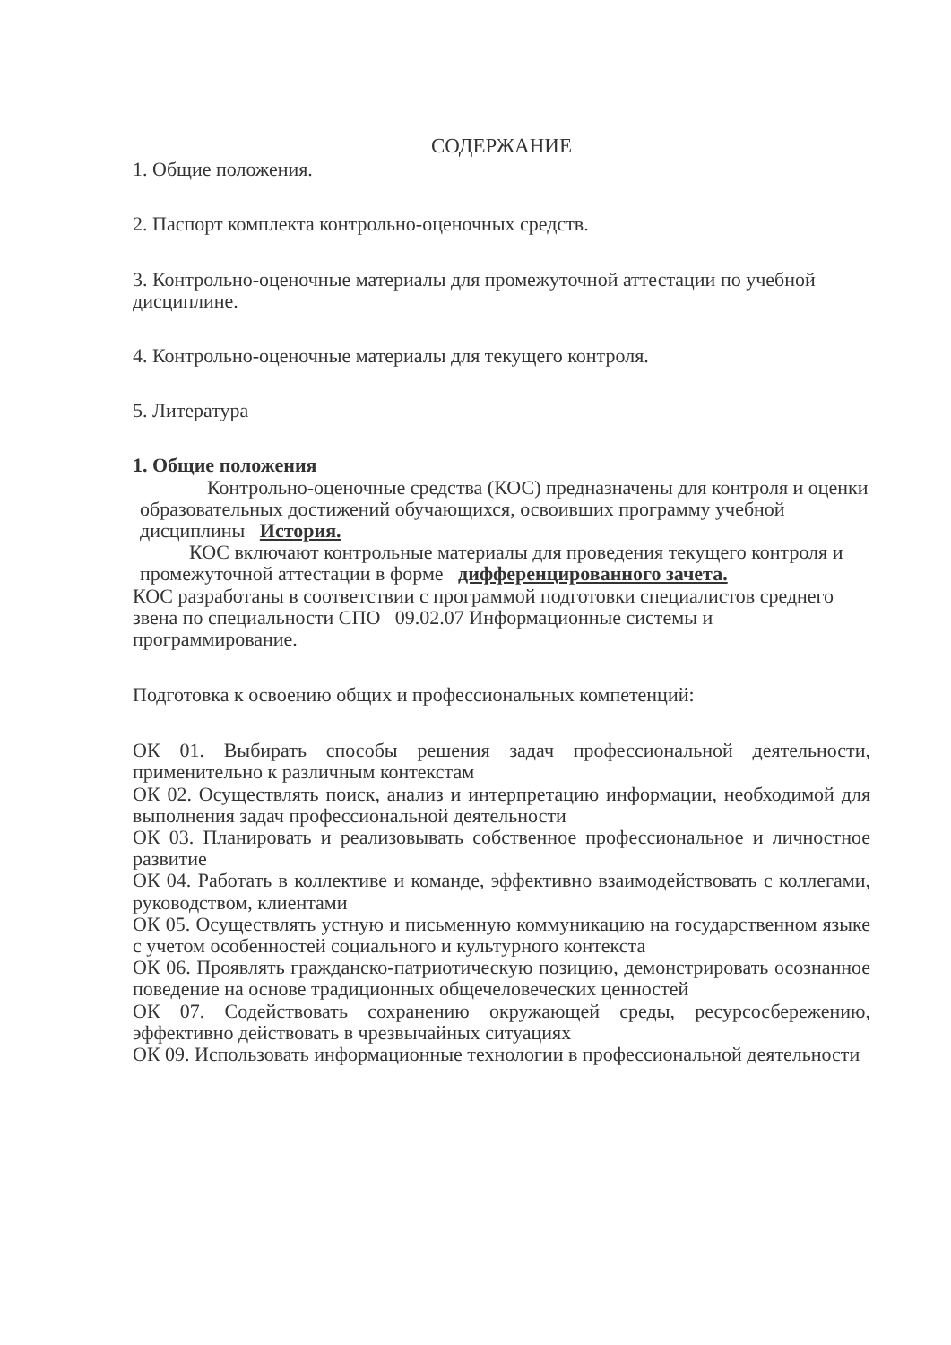СОДЕРЖАНИЕ
1. Общие положения.
2. Паспорт комплекта контрольно-оценочных средств.
3. Контрольно-оценочные материалы для промежуточной аттестации по учебной дисциплине.
4. Контрольно-оценочные материалы для текущего контроля.
5. Литература
1. Общие положения
Контрольно-оценочные средства (КОС) предназначены для контроля и оценки образовательных достижений обучающихся, освоивших программу учебной дисциплины История.
КОС включают контрольные материалы для проведения текущего контроля и промежуточной аттестации в форме дифференцированного зачета.
КОС разработаны в соответствии с программой подготовки специалистов среднего звена по специальности СПО 09.02.07 Информационные системы и программирование.
Подготовка к освоению общих и профессиональных компетенций:
ОК 01. Выбирать способы решения задач профессиональной деятельности, применительно к различным контекстам
ОК 02. Осуществлять поиск, анализ и интерпретацию информации, необходимой для выполнения задач профессиональной деятельности
ОК 03. Планировать и реализовывать собственное профессиональное и личностное развитие
ОК 04. Работать в коллективе и команде, эффективно взаимодействовать с коллегами, руководством, клиентами
ОК 05. Осуществлять устную и письменную коммуникацию на государственном языке с учетом особенностей социального и культурного контекста
ОК 06. Проявлять гражданско-патриотическую позицию, демонстрировать осознанное поведение на основе традиционных общечеловеческих ценностей
ОК 07. Содействовать сохранению окружающей среды, ресурсосбережению, эффективно действовать в чрезвычайных ситуациях
ОК 09. Использовать информационные технологии в профессиональной деятельности